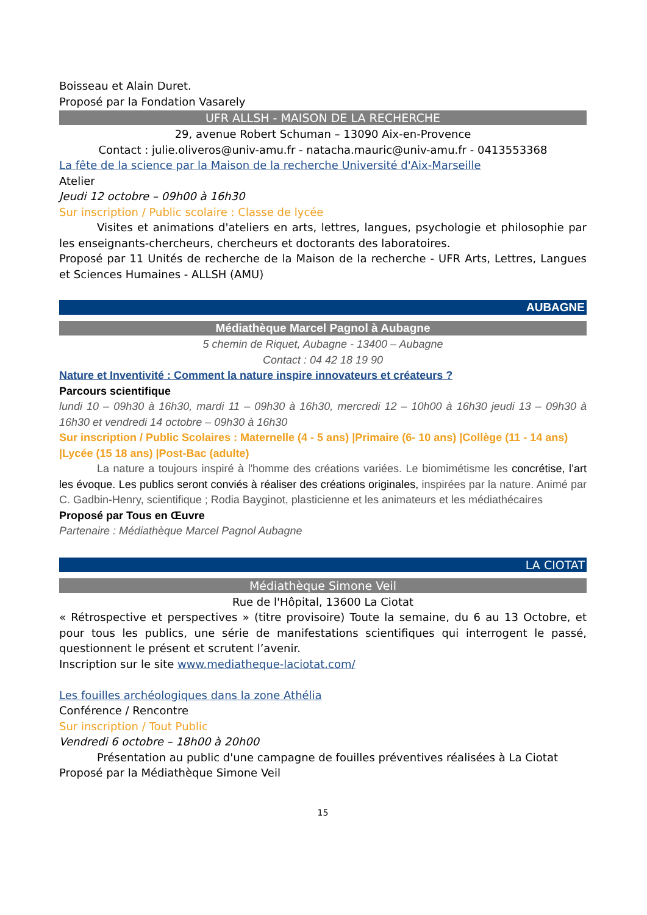Boisseau et Alain Duret.
Proposé par la Fondation Vasarely
UFR ALLSH - MAISON DE LA RECHERCHE
29, avenue Robert Schuman – 13090 Aix-en-Provence
Contact : julie.oliveros@univ-amu.fr - natacha.mauric@univ-amu.fr - 0413553368
La fête de la science par la Maison de la recherche Université d'Aix-Marseille
Atelier
Jeudi 12 octobre – 09h00 à 16h30
Sur inscription / Public scolaire : Classe de lycée
Visites et animations d'ateliers en arts, lettres, langues, psychologie et philosophie par les enseignants-chercheurs, chercheurs et doctorants des laboratoires.
Proposé par 11 Unités de recherche de la Maison de la recherche - UFR Arts, Lettres, Langues et Sciences Humaines - ALLSH (AMU)
AUBAGNE
Médiathèque Marcel Pagnol à Aubagne
5 chemin de Riquet, Aubagne - 13400 – Aubagne
Contact : 04 42 18 19 90
Nature et Inventivité : Comment la nature inspire innovateurs et créateurs ?
Parcours scientifique
lundi 10 – 09h30 à 16h30, mardi 11 – 09h30 à 16h30, mercredi 12 – 10h00 à 16h30 jeudi 13 – 09h30 à 16h30 et vendredi 14 octobre – 09h30 à 16h30
Sur inscription / Public Scolaires : Maternelle (4 - 5 ans) |Primaire (6- 10 ans) |Collège (11 - 14 ans) |Lycée (15 18 ans) |Post-Bac (adulte)
La nature a toujours inspiré à l'homme des créations variées. Le biomimétisme les concrétise, l’art les évoque. Les publics seront conviés à réaliser des créations originales, inspirées par la nature. Animé par C. Gadbin-Henry, scientifique ; Rodia Bayginot, plasticienne et les animateurs et les médiathécaires
Proposé par Tous en Œuvre
Partenaire : Médiathèque Marcel Pagnol Aubagne
LA CIOTAT
Médiathèque Simone Veil
Rue de l'Hôpital, 13600 La Ciotat
« Rétrospective et perspectives » (titre provisoire) Toute la semaine, du 6 au 13 Octobre, et pour tous les publics, une série de manifestations scientifiques qui interrogent le passé, questionnent le présent et scrutent l’avenir.
Inscription sur le site www.mediatheque-laciotat.com/
Les fouilles archéologiques dans la zone Athélia
Conférence / Rencontre
Sur inscription / Tout Public
Vendredi 6 octobre – 18h00 à 20h00
Présentation au public d'une campagne de fouilles préventives réalisées à La Ciotat
Proposé par la Médiathèque Simone Veil
15